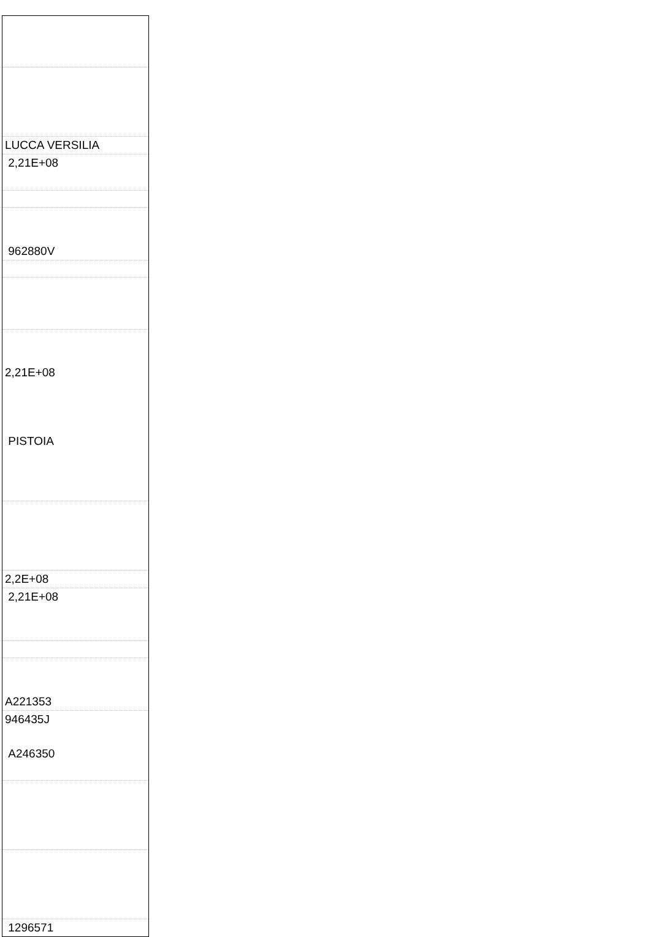| LUCCA VERSILIA |
| 2,21E+08 |
| 962880V |
| 2,21E+08 PISTOIA |
| 2,2E+08 |
| 2,21E+08 |
| A221353 |
| 946435J A246350 |
| 1296571 |